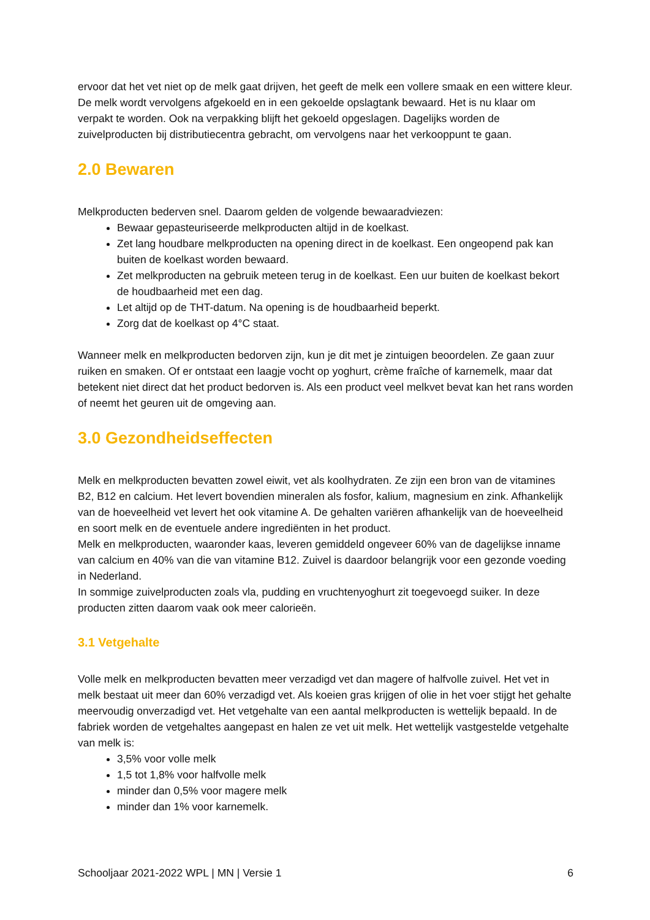ervoor dat het vet niet op de melk gaat drijven, het geeft de melk een vollere smaak en een wittere kleur.
De melk wordt vervolgens afgekoeld en in een gekoelde opslagtank bewaard. Het is nu klaar om verpakt te worden. Ook na verpakking blijft het gekoeld opgeslagen. Dagelijks worden de zuivelproducten bij distributiecentra gebracht, om vervolgens naar het verkooppunt te gaan.
2.0 Bewaren
Melkproducten bederven snel. Daarom gelden de volgende bewaaradviezen:
Bewaar gepasteuriseerde melkproducten altijd in de koelkast.
Zet lang houdbare melkproducten na opening direct in de koelkast. Een ongeopend pak kan buiten de koelkast worden bewaard.
Zet melkproducten na gebruik meteen terug in de koelkast. Een uur buiten de koelkast bekort de houdbaarheid met een dag.
Let altijd op de THT-datum. Na opening is de houdbaarheid beperkt.
Zorg dat de koelkast op 4°C staat.
Wanneer melk en melkproducten bedorven zijn, kun je dit met je zintuigen beoordelen. Ze gaan zuur ruiken en smaken. Of er ontstaat een laagje vocht op yoghurt, crème fraîche of karnemelk, maar dat betekent niet direct dat het product bedorven is. Als een product veel melkvet bevat kan het rans worden of neemt het geuren uit de omgeving aan.
3.0 Gezondheidseffecten
Melk en melkproducten bevatten zowel eiwit, vet als koolhydraten. Ze zijn een bron van de vitamines B2, B12 en calcium. Het levert bovendien mineralen als fosfor, kalium, magnesium en zink. Afhankelijk van de hoeveelheid vet levert het ook vitamine A. De gehalten variëren afhankelijk van de hoeveelheid en soort melk en de eventuele andere ingrediënten in het product.
Melk en melkproducten, waaronder kaas, leveren gemiddeld ongeveer 60% van de dagelijkse inname van calcium en 40% van die van vitamine B12. Zuivel is daardoor belangrijk voor een gezonde voeding in Nederland.
In sommige zuivelproducten zoals vla, pudding en vruchtenyoghurt zit toegevoegd suiker. In deze producten zitten daarom vaak ook meer calorieën.
3.1 Vetgehalte
Volle melk en melkproducten bevatten meer verzadigd vet dan magere of halfvolle zuivel. Het vet in melk bestaat uit meer dan 60% verzadigd vet. Als koeien gras krijgen of olie in het voer stijgt het gehalte meervoudig onverzadigd vet. Het vetgehalte van een aantal melkproducten is wettelijk bepaald. In de fabriek worden de vetgehaltes aangepast en halen ze vet uit melk. Het wettelijk vastgestelde vetgehalte van melk is:
3,5% voor volle melk
1,5 tot 1,8% voor halfvolle melk
minder dan 0,5% voor magere melk
minder dan 1% voor karnemelk.
Schooljaar 2021-2022 WPL | MN | Versie 1 6